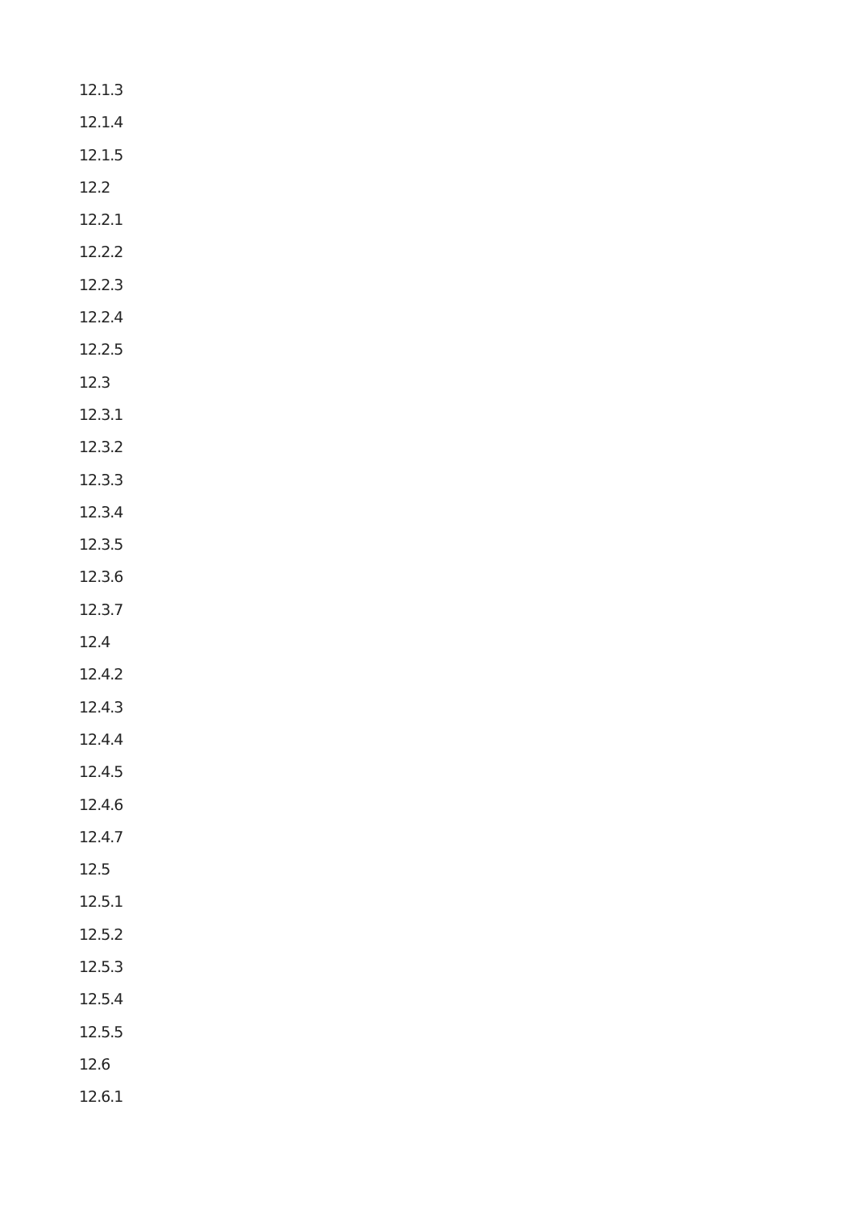12.1.3
12.1.4
12.1.5
12.2
12.2.1
12.2.2
12.2.3
12.2.4
12.2.5
12.3
12.3.1
12.3.2
12.3.3
12.3.4
12.3.5
12.3.6
12.3.7
12.4
12.4.2
12.4.3
12.4.4
12.4.5
12.4.6
12.4.7
12.5
12.5.1
12.5.2
12.5.3
12.5.4
12.5.5
12.6
12.6.1